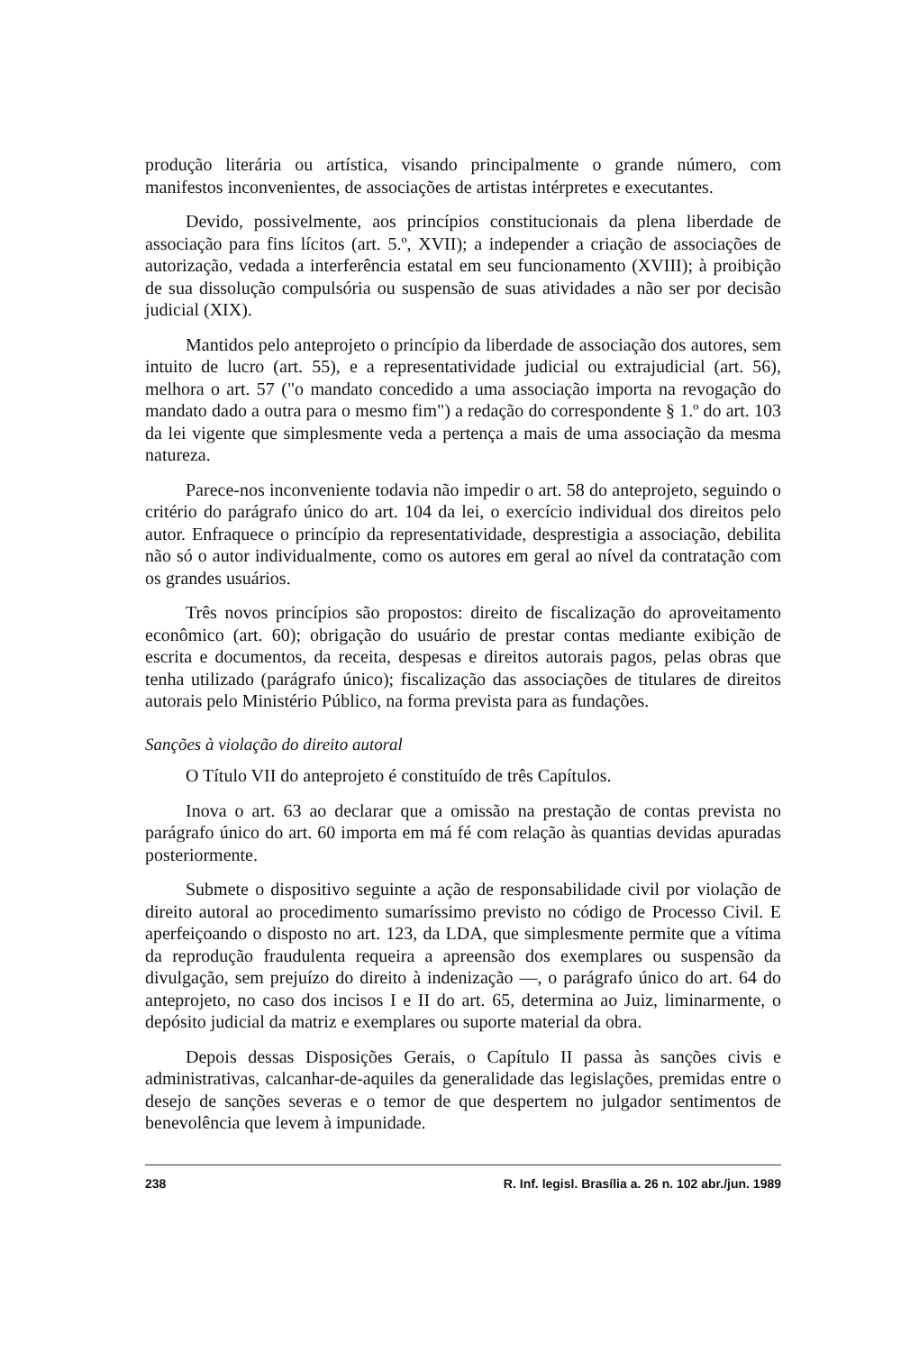produção literária ou artística, visando principalmente o grande número, com manifestos inconvenientes, de associações de artistas intérpretes e executantes.
Devido, possivelmente, aos princípios constitucionais da plena liberdade de associação para fins lícitos (art. 5.º, XVII); a independer a criação de associações de autorização, vedada a interferência estatal em seu funcionamento (XVIII); à proibição de sua dissolução compulsória ou suspensão de suas atividades a não ser por decisão judicial (XIX).
Mantidos pelo anteprojeto o princípio da liberdade de associação dos autores, sem intuito de lucro (art. 55), e a representatividade judicial ou extrajudicial (art. 56), melhora o art. 57 ("o mandato concedido a uma associação importa na revogação do mandato dado a outra para o mesmo fim") a redação do correspondente § 1.º do art. 103 da lei vigente que simplesmente veda a pertença a mais de uma associação da mesma natureza.
Parece-nos inconveniente todavia não impedir o art. 58 do anteprojeto, seguindo o critério do parágrafo único do art. 104 da lei, o exercício individual dos direitos pelo autor. Enfraquece o princípio da representatividade, desprestigia a associação, debilita não só o autor individualmente, como os autores em geral ao nível da contratação com os grandes usuários.
Três novos princípios são propostos: direito de fiscalização do aproveitamento econômico (art. 60); obrigação do usuário de prestar contas mediante exibição de escrita e documentos, da receita, despesas e direitos autorais pagos, pelas obras que tenha utilizado (parágrafo único); fiscalização das associações de titulares de direitos autorais pelo Ministério Público, na forma prevista para as fundações.
Sanções à violação do direito autoral
O Título VII do anteprojeto é constituído de três Capítulos.
Inova o art. 63 ao declarar que a omissão na prestação de contas prevista no parágrafo único do art. 60 importa em má fé com relação às quantias devidas apuradas posteriormente.
Submete o dispositivo seguinte a ação de responsabilidade civil por violação de direito autoral ao procedimento sumaríssimo previsto no código de Processo Civil. E aperfeiçoando o disposto no art. 123, da LDA, que simplesmente permite que a vítima da reprodução fraudulenta requeira a apreensão dos exemplares ou suspensão da divulgação, sem prejuízo do direito à indenização —, o parágrafo único do art. 64 do anteprojeto, no caso dos incisos I e II do art. 65, determina ao Juiz, liminarmente, o depósito judicial da matriz e exemplares ou suporte material da obra.
Depois dessas Disposições Gerais, o Capítulo II passa às sanções civis e administrativas, calcanhar-de-aquiles da generalidade das legislações, premidas entre o desejo de sanções severas e o temor de que despertem no julgador sentimentos de benevolência que levem à impunidade.
238 R. Inf. legisl. Brasília a. 26 n. 102 abr./jun. 1989